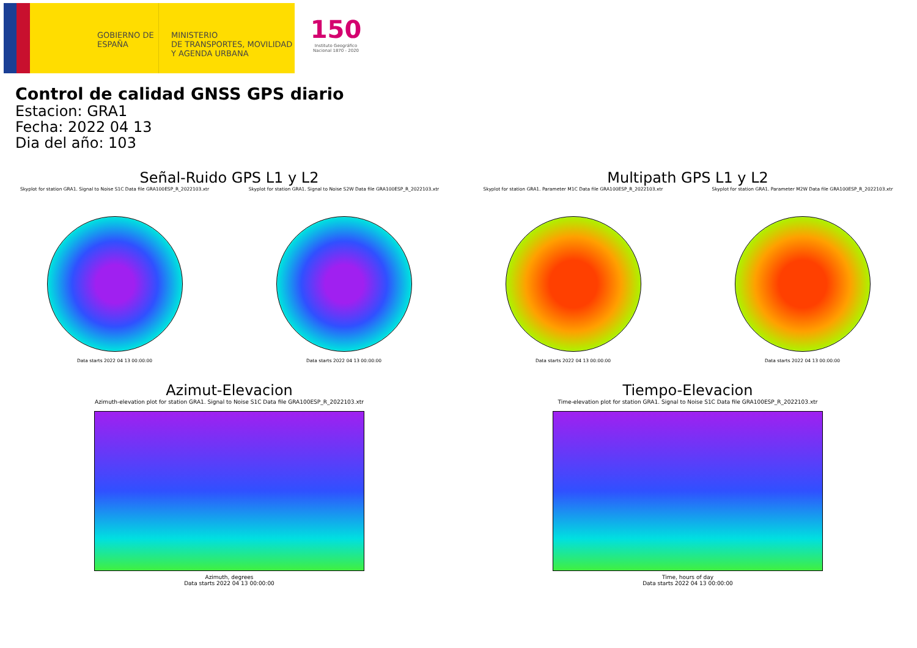GOBIERNO DE ESPAÑA
MINISTERIO
DE TRANSPORTES, MOVILIDAD
Y AGENDA URBANA
150
Instituto Geográfico Nacional 1870 - 2020
Control de calidad GNSS GPS diario
Estacion: GRA1
Fecha: 2022 04 13
Dia del año: 103
Señal-Ruido GPS L1 y L2
Skyplot for station GRA1. Signal to Noise S1C Data file GRA100ESP_R_2022103.xtr
Data starts 2022 04 13 00:00:00
Skyplot for station GRA1. Signal to Noise S2W Data file GRA100ESP_R_2022103.xtr
Data starts 2022 04 13 00:00:00
Multipath GPS L1 y L2
Skyplot for station GRA1. Parameter M1C Data file GRA100ESP_R_2022103.xtr
Data starts 2022 04 13 00:00:00
Skyplot for station GRA1. Parameter M2W Data file GRA100ESP_R_2022103.xtr
Data starts 2022 04 13 00:00:00
Azimut-Elevacion
Azimuth-elevation plot for station GRA1. Signal to Noise S1C Data file GRA100ESP_R_2022103.xtr
Azimuth, degrees
Data starts 2022 04 13 00:00:00
Tiempo-Elevacion
Time-elevation plot for station GRA1. Signal to Noise S1C Data file GRA100ESP_R_2022103.xtr
Time, hours of day
Data starts 2022 04 13 00:00:00